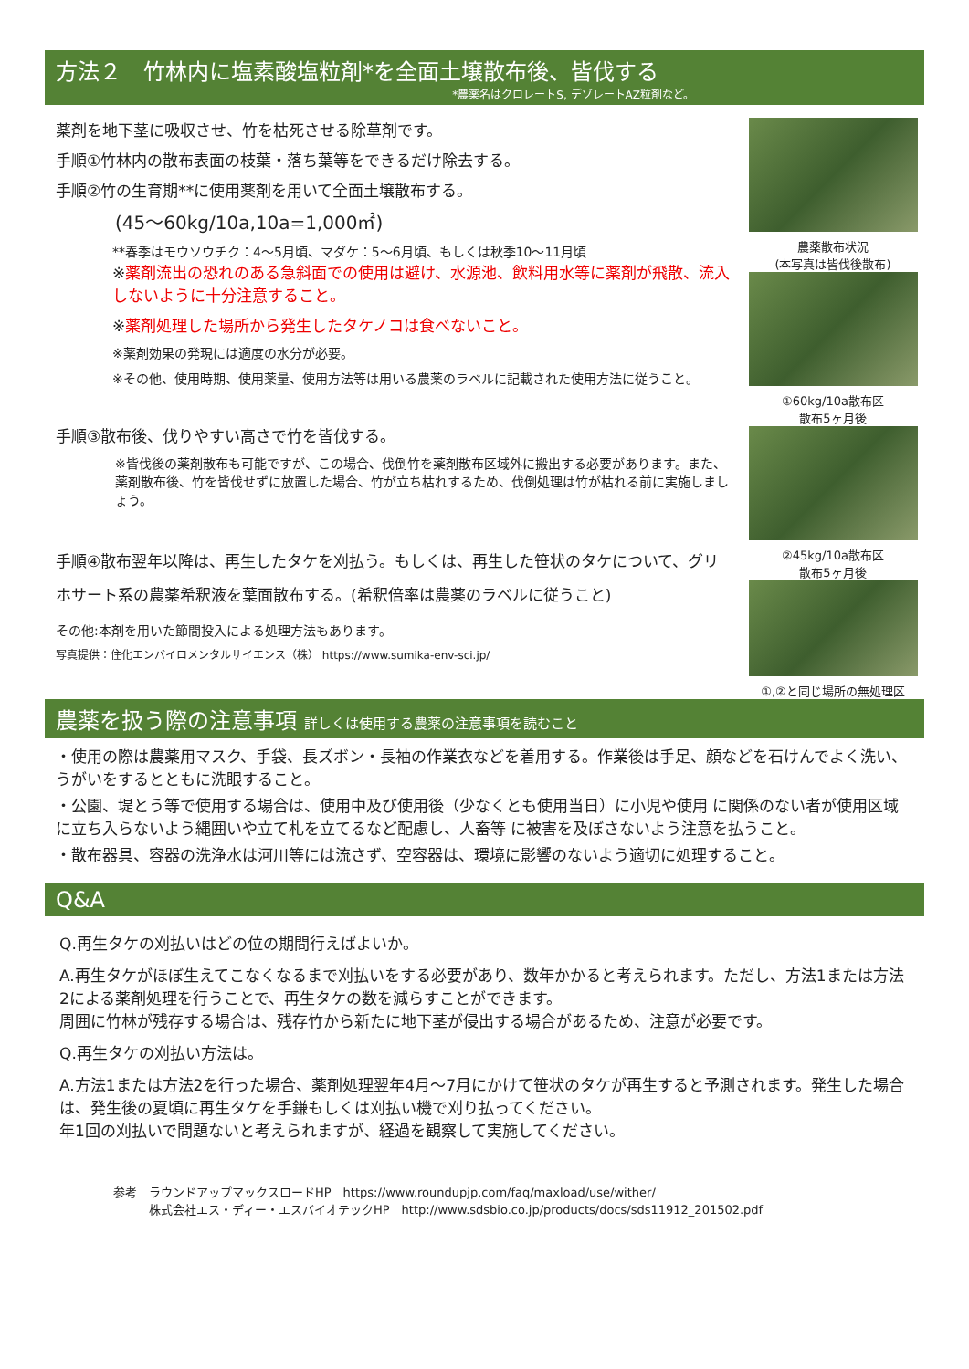方法２　竹林内に塩素酸塩粒剤*を全面土壌散布後、皆伐する
*農薬名はクロレートS, デゾレートAZ粒剤など。
薬剤を地下茎に吸収させ、竹を枯死させる除草剤です。
手順①竹林内の散布表面の枝葉・落ち葉等をできるだけ除去する。
手順②竹の生育期**に使用薬剤を用いて全面土壌散布する。
(45～60kg/10a,10a=1,000㎡)
**春季はモウソウチク：4～5月頃、マダケ：5～6月頃、もしくは秋季10～11月頃
※薬剤流出の恐れのある急斜面での使用は避け、水源池、飲料用水等に薬剤が飛散、流入しないように十分注意すること。
※薬剤処理した場所から発生したタケノコは食べないこと。
※薬剤効果の発現には適度の水分が必要。
※その他、使用時期、使用薬量、使用方法等は用いる農薬のラベルに記載された使用方法に従うこと。
手順③散布後、伐りやすい高さで竹を皆伐する。
※皆伐後の薬剤散布も可能ですが、この場合、伐倒竹を薬剤散布区域外に搬出する必要があります。また、薬剤散布後、竹を皆伐せずに放置した場合、竹が立ち枯れするため、伐倒処理は竹が枯れる前に実施しましょう。
手順④散布翌年以降は、再生したタケを刈払う。もしくは、再生した笹状のタケについて、グリホサート系の農薬希釈液を葉面散布する。(希釈倍率は農薬のラベルに従うこと)
その他:本剤を用いた節間投入による処理方法もあります。
写真提供：住化エンバイロメンタルサイエンス（株） https://www.sumika-env-sci.jp/
農薬散布状況
(本写真は皆伐後散布)
①60kg/10a散布区
散布5ヶ月後
②45kg/10a散布区
散布5ヶ月後
①,②と同じ場所の無処理区
農薬を扱う際の注意事項 詳しくは使用する農薬の注意事項を読むこと
・使用の際は農薬用マスク、手袋、長ズボン・長袖の作業衣などを着用する。作業後は手足、顔などを石けんでよく洗い、うがいをするとともに洗眼すること。
・公園、堤とう等で使用する場合は、使用中及び使用後（少なくとも使用当日）に小児や使用 に関係のない者が使用区域に立ち入らないよう縄囲いや立て札を立てるなど配慮し、人畜等 に被害を及ぼさないよう注意を払うこと。
・散布器具、容器の洗浄水は河川等には流さず、空容器は、環境に影響のないよう適切に処理すること。
Q&A
Q.再生タケの刈払いはどの位の期間行えばよいか。
A.再生タケがほぼ生えてこなくなるまで刈払いをする必要があり、数年かかると考えられます。ただし、方法1または方法2による薬剤処理を行うことで、再生タケの数を減らすことができます。
周囲に竹林が残存する場合は、残存竹から新たに地下茎が侵出する場合があるため、注意が必要です。
Q.再生タケの刈払い方法は。
A.方法1または方法2を行った場合、薬剤処理翌年4月～7月にかけて笹状のタケが再生すると予測されます。発生した場合は、発生後の夏頃に再生タケを手鎌もしくは刈払い機で刈り払ってください。
年1回の刈払いで問題ないと考えられますが、経過を観察して実施してください。
参考　ラウンドアップマックスロードHP　https://www.roundupjp.com/faq/maxload/use/wither/
　　　株式会社エス・ディー・エスバイオテックHP　http://www.sdsbio.co.jp/products/docs/sds11912_201502.pdf